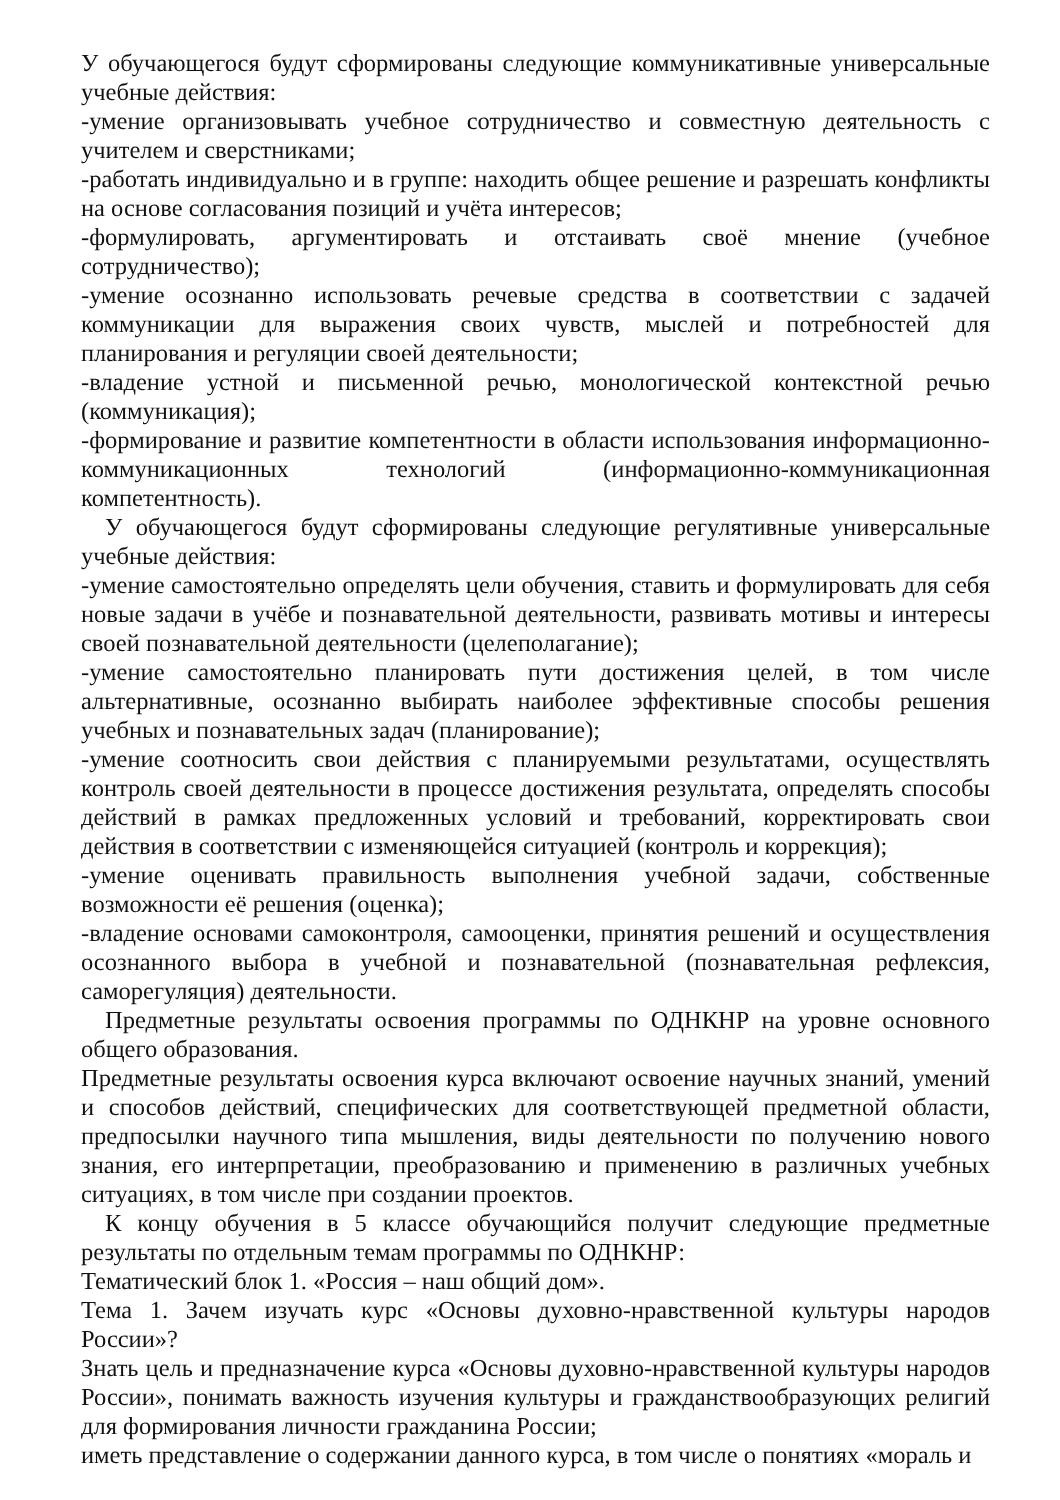У обучающегося будут сформированы следующие коммуникативные универсальные учебные действия:
-умение организовывать учебное сотрудничество и совместную деятельность с учителем и сверстниками;
-работать индивидуально и в группе: находить общее решение и разрешать конфликты на основе согласования позиций и учёта интересов;
-формулировать, аргументировать и отстаивать своё мнение (учебное сотрудничество);
-умение осознанно использовать речевые средства в соответствии с задачей коммуникации для выражения своих чувств, мыслей и потребностей для планирования и регуляции своей деятельности;
-владение устной и письменной речью, монологической контекстной речью (коммуникация);
-формирование и развитие компетентности в области использования информационно-коммуникационных технологий (информационно-коммуникационная компетентность).
У обучающегося будут сформированы следующие регулятивные универсальные учебные действия:
-умение самостоятельно определять цели обучения, ставить и формулировать для себя новые задачи в учёбе и познавательной деятельности, развивать мотивы и интересы своей познавательной деятельности (целеполагание);
-умение самостоятельно планировать пути достижения целей, в том числе альтернативные, осознанно выбирать наиболее эффективные способы решения учебных и познавательных задач (планирование);
-умение соотносить свои действия с планируемыми результатами, осуществлять контроль своей деятельности в процессе достижения результата, определять способы действий в рамках предложенных условий и требований, корректировать свои действия в соответствии с изменяющейся ситуацией (контроль и коррекция);
-умение оценивать правильность выполнения учебной задачи, собственные возможности её решения (оценка);
-владение основами самоконтроля, самооценки, принятия решений и осуществления осознанного выбора в учебной и познавательной (познавательная рефлексия, саморегуляция) деятельности.
Предметные результаты освоения программы по ОДНКНР на уровне основного общего образования.
Предметные результаты освоения курса включают освоение научных знаний, умений и способов действий, специфических для соответствующей предметной области, предпосылки научного типа мышления, виды деятельности по получению нового знания, его интерпретации, преобразованию и применению в различных учебных ситуациях, в том числе при создании проектов.
К концу обучения в 5 классе обучающийся получит следующие предметные результаты по отдельным темам программы по ОДНКНР:
Тематический блок 1. «Россия – наш общий дом».
Тема 1. Зачем изучать курс «Основы духовно-нравственной культуры народов России»?
Знать цель и предназначение курса «Основы духовно-нравственной культуры народов России», понимать важность изучения культуры и гражданствообразующих религий для формирования личности гражданина России;
иметь представление о содержании данного курса, в том числе о понятиях «мораль и